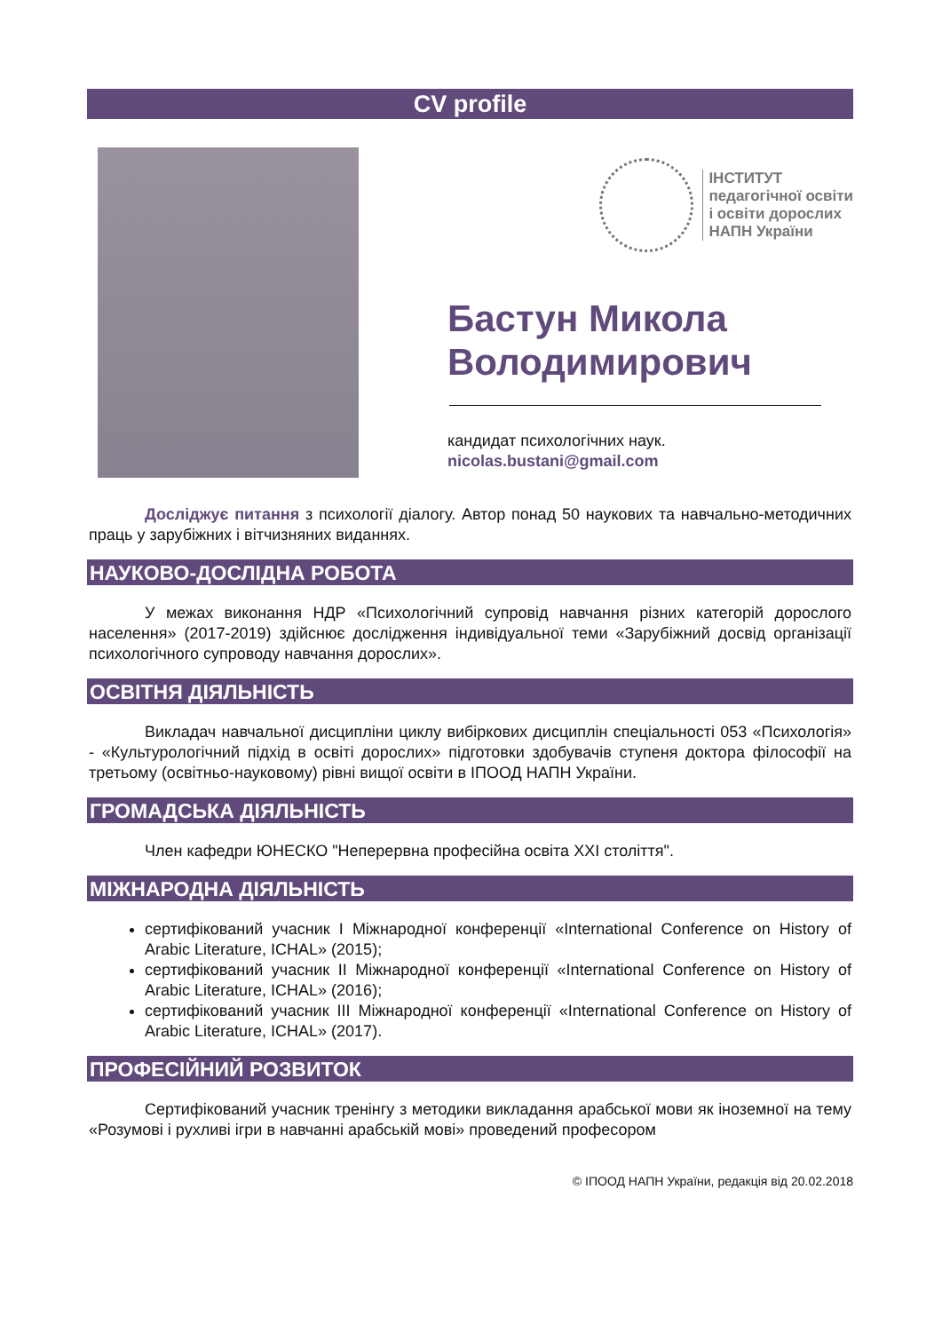CV profile
ІНСТИТУТ
педагогічної освіти
і освіти дорослих
НАПН України
Бастун Микола Володимирович
кандидат психологічних наук.
nicolas.bustani@gmail.com
Досліджує питання з психології діалогу. Автор понад 50 наукових та навчально-методичних праць у зарубіжних і вітчизняних виданнях.
НАУКОВО-ДОСЛІДНА РОБОТА
У межах виконання НДР «Психологічний супровід навчання різних категорій дорослого населення» (2017-2019) здійснює дослідження індивідуальної теми «Зарубіжний досвід організації психологічного супроводу навчання дорослих».
ОСВІТНЯ ДІЯЛЬНІСТЬ
Викладач навчальної дисципліни циклу вибіркових дисциплін спеціальності 053 «Психологія» - «Культурологічний підхід в освіті дорослих» підготовки здобувачів ступеня доктора філософії на третьому (освітньо-науковому) рівні вищої освіти в ІПООД НАПН України.
ГРОМАДСЬКА ДІЯЛЬНІСТЬ
Член кафедри ЮНЕСКО "Неперервна професійна освіта ХХІ століття".
МІЖНАРОДНА ДІЯЛЬНІСТЬ
сертифікований учасник I Міжнародної конференції «International Conference on History of Arabic Literature, ICHAL» (2015);
сертифікований учасник II Міжнародної конференції «International Conference on History of Arabic Literature, ICHAL» (2016);
сертифікований учасник III Міжнародної конференції «International Conference on History of Arabic Literature, ICHAL» (2017).
ПРОФЕСІЙНИЙ РОЗВИТОК
Сертифікований учасник тренінгу з методики викладання арабської мови як іноземної на тему «Розумові і рухливі ігри в навчанні арабській мові» проведений професором
© ІПООД НАПН України, редакція від 20.02.2018